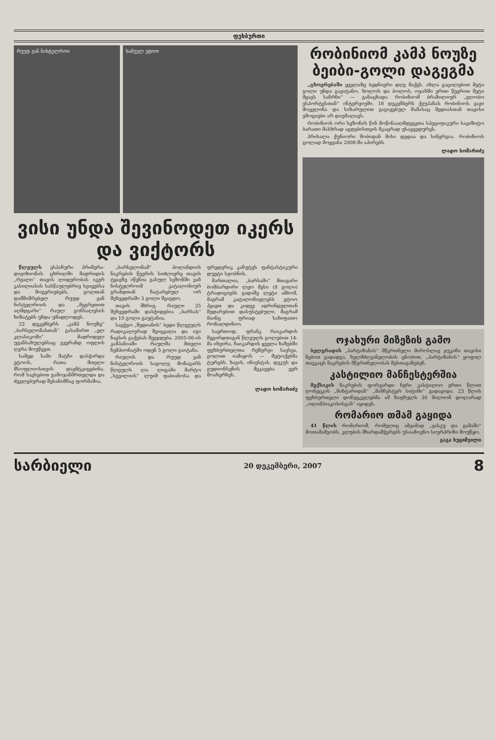ფეხბურთი
რუუდ ვან ნისტელროი სამუელ ეტოო
ვისი უნდა შევინოდეთ იკერს და ვიქტორს
წლეულს ესპანური პრიმერა-დივიზიონის ცხრილში მადრიდის „რეალი“ თავის ლიდერობას იკერ კასილიასის სასწაულებრივ სეივებსა და მოგერიებებს, გოლთან დამშიმრებელ რუუდ ვან ნისტელროის და „მეგრეთით აღმდგარი“ რაულ გონსალესის ხიზატებს უნდა უმადლოდეს.
23 დეკემბერს „კამპ ნოუზე“ „ბარსელონასთან“ გასამართ „ელ კლასიკოში“ მადრიდელ უგანსახულებსაც გვერანდ ოფლის ღვრა მოუწევთ.
სამედ სამი მატჩი დასჭირდა ეტოოს, რათა მთელი მსოფლიოსთვის დაემტკიცებინა, რომ სავსებით გამოჯანმრთელდა და ძველებურად შესანიშნავ ფორმაშია.
„ბარსელონამ“ პოლანდიის ნაკრების წევრის სიძლიერე თავის ტყავზე იწვნია გასულ სეზონში ვან ნისტელროიმ კატალონიურ გრანდთან ჩატარებულ ორ შეხვედრაში 3 გოლი შეაგდო.
თავის მხრივ, რაული 25 შეხვედრაში დასჭიდებია „ბარსას“ და 10 გოლი გაუტანია.
საეჭვო „შედიანის“ ბედი წლევულს რადიკალურად შეიცვალა და იგი ნავსის გაქებას შეეჯდება. 2005-06-ის კამპანიაში რაულმა მთელი ჩემპიონატში ოდენ 5 გოლი გაიტანა.
რაულის და რუუდ ვან ნისტელროის საგოლე მონაგარს წლეულს ლა ლიგაში მარტო „სევილიის“ ლუიშ ფაბიანოსა და ფრედერიკ კანუტეს ფანტასტიკური დუეტი სჯობნის.
მართალია, „ბარსაში“ მთავარი ბომბარდირი ლეო მესი (8 გოლი) ტრადიციებს გადაშე ლეტი ამბომ, მაგრამ კატალონიელებს ეტოო ჰყავთ და კიდევ ადრინდელთან შედარებით დასუსტებული, მაგრამ მაინც ფრიად სახიფათო რონალდინიო.
საერთოდ, ფრანკ რაიკარდის შეგირდთაგან წლეულს გოლებით 14-მა იხეირა. ჩაიკარდის ყველა ხაზებში ფეხბურთელთა რეზერვი სავსეა, გოლით იამაყოს — მეტოქებმა ტურებს, ხავის, ინიესტას, დეკუს და გუდიონსენის მეკავება ვერ მოახერხეს.
ლადო ხოშარიძე
რობინიომ კამპ ნოუზე ბეიბი-გოლი დაგეგმა
„ცხოვრებაში ყველაზე ბედნიერი დღე მაქვს. ახლა გაცილებით მეტი გოლი უნდა გავიტანო, ხოლოს და ბოლოს, ოჯახში ერთი წევრით მეტი მყავს საჩრნი“ — განაცხადა რობინიომ ბრაზილიურ „გლობო ესპორტესთან“ ინტერვიუში. 18 დეკემბერს ქეუპანას რობინიოს ვაჟი მოევლინა და სიხარულით გაგიჟებულ მამასაც მედიასთან თავისი ემოციები არ დაუმალავს.
რობინიოს ორი სეზონის წინ მოწინააღმდეგეთა სპეციფიკური სავიზიტო ბარათი მასხრად აგდებისთვის მკაცრად უსაყვედურეს.
პრისალა ქუნიორი შობიდან მისი დედაა და სინერგია. რობინიოს ცოლად მოყვანა 2008-ში აპირებს.
ლადო ხოშარიძე
ოჯახური მიზეზის გამო
ბელგრადის „პარტიზანის“ მწვრთნელი მიროსლავ ჯუკიჩი თავისი ნებით გადადგა. ხელმძღვანელობის ცნობით, „პარტიზანის“ ყოფილ თავკაცს ნაკრების მწვრთნელობას შესთავაზებენ.
კასტილიო მანჩესტერშია
მექსიკის ნაკრების ფორვარდი ნერი კასტილიო ერთი წლით ღონეცკის „შახტარიდან“ „მანჩესტერ სიტიში“ გადავიდა. 23 წლის ფეხბურთელი დონეცკელებმა ამ ზაფხულს 30 მილიონ დოლარად „ოლიმპიაკოსისგან“ იყიდეს.
რომარიო თმამ გაყიდა
41 წლის რომარიომ, რომელიც ამჟამად „ვასკუ და გამაში“ მოთამაშეობს, კლუბის მხარდამჭერებს უსიამოვნო სიურპრიზი მოუწყო.
გაგა ხუციშვილი
სარბიელი 20 დეკემბერი, 2007 8